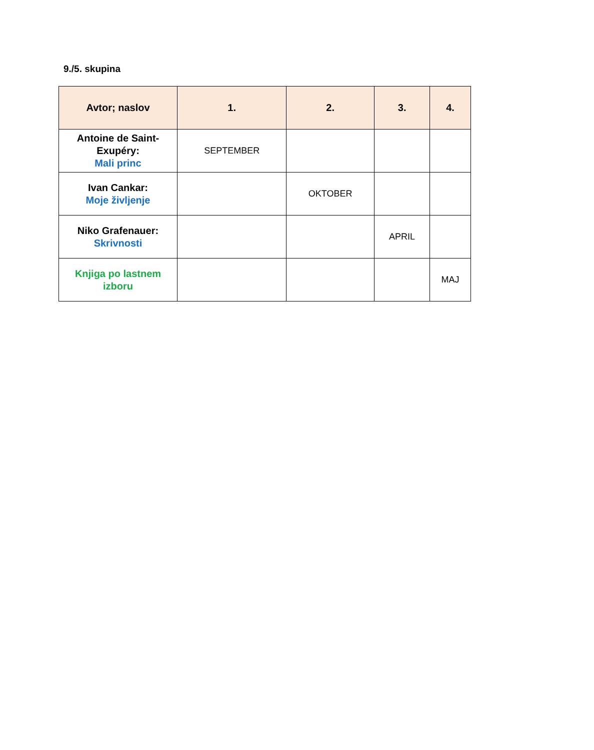9./5. skupina
| Avtor; naslov | 1. | 2. | 3. | 4. |
| --- | --- | --- | --- | --- |
| Antoine de Saint-Exupéry: Mali princ | SEPTEMBER | | | |
| Ivan Cankar: Moje življenje | | OKTOBER | | |
| Niko Grafenauer: Skrivnosti | | | APRIL | |
| Knjiga po lastnem izboru | | | | MAJ |